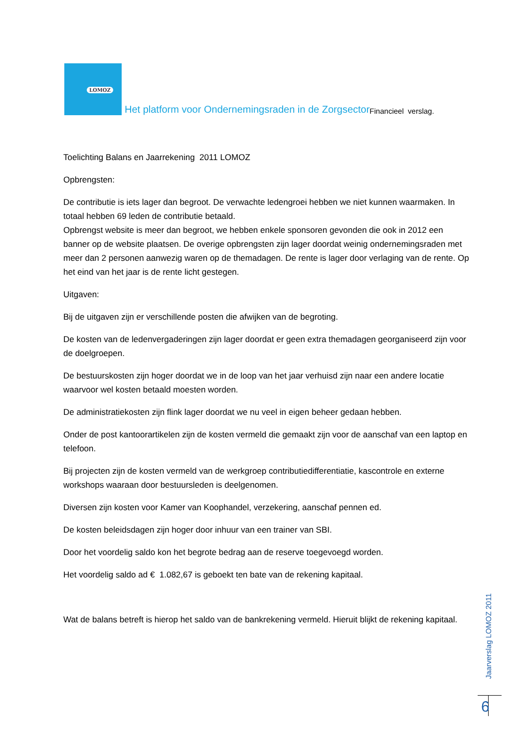LOMOZ
Het platform voor Ondernemingsraden in de Zorgsector Financieel verslag.
Toelichting Balans en Jaarrekening 2011 LOMOZ
Opbrengsten:
De contributie is iets lager dan begroot. De verwachte ledengroei hebben we niet kunnen waarmaken. In totaal hebben 69 leden de contributie betaald.
Opbrengst website is meer dan begroot, we hebben enkele sponsoren gevonden die ook in 2012 een banner op de website plaatsen. De overige opbrengsten zijn lager doordat weinig ondernemingsraden met meer dan 2 personen aanwezig waren op de themadagen. De rente is lager door verlaging van de rente. Op het eind van het jaar is de rente licht gestegen.
Uitgaven:
Bij de uitgaven zijn er verschillende posten die afwijken van de begroting.
De kosten van de ledenvergaderingen zijn lager doordat er geen extra themadagen georganiseerd zijn voor de doelgroepen.
De bestuurskosten zijn hoger doordat we in de loop van het jaar verhuisd zijn naar een andere locatie waarvoor wel kosten betaald moesten worden.
De administratiekosten zijn flink lager doordat we nu veel in eigen beheer gedaan hebben.
Onder de post kantoorartikelen zijn de kosten vermeld die gemaakt zijn voor de aanschaf van een laptop en telefoon.
Bij projecten zijn de kosten vermeld van de werkgroep contributiedifferentiatie, kascontrole en externe workshops waaraan door bestuursleden is deelgenomen.
Diversen zijn kosten voor Kamer van Koophandel, verzekering, aanschaf pennen ed.
De kosten beleidsdagen zijn hoger door inhuur van een trainer van SBI.
Door het voordelig saldo kon het begrote bedrag aan de reserve toegevoegd worden.
Het voordelig saldo ad € 1.082,67 is geboekt ten bate van de rekening kapitaal.
Wat de balans betreft is hierop het saldo van de bankrekening vermeld. Hieruit blijkt de rekening kapitaal.
Jaarverslag LOMOZ 2011
6